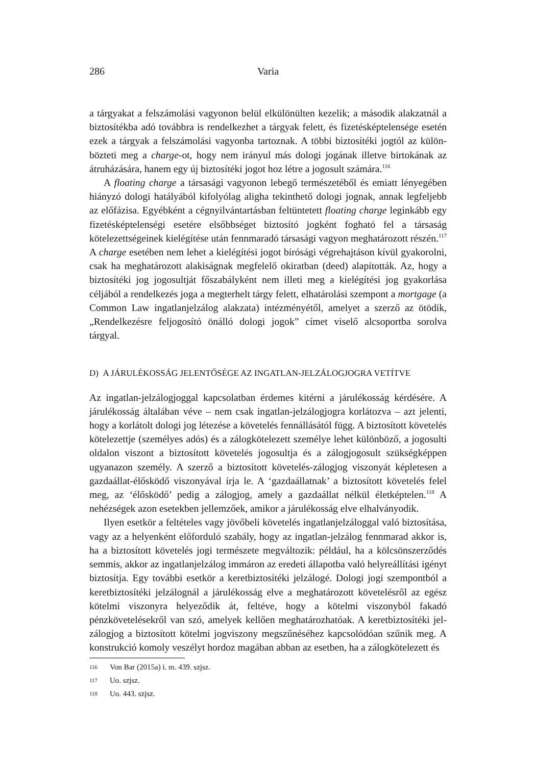286 Varia
a tárgyakat a felszámolási vagyonon belül elkülönülten kezelik; a második alakzatnál a biztosítékba adó továbbra is rendelkezhet a tárgyak felett, és fizetésképtelensége esetén ezek a tárgyak a felszámolási vagyonba tartoznak. A többi biztosítéki jogtól az külön­bözteti meg a charge-ot, hogy nem irányul más dologi jogának illetve birtokának az átruházására, hanem egy új biztosítéki jogot hoz létre a jogosult számára.<sup>116</sup>
A floating charge a társasági vagyonon lebegő természetéből és emiatt lényegében hiányzó dologi hatályából kifolyólag aligha tekinthető dologi jognak, annak legfeljebb az előfázisa. Egyébként a cégnyilvántartásban feltüntetett floating charge leginkább egy fizetésképtelenségi esetére elsőbbséget biztosító jogként fogható fel a társaság kötelezettségeinek kielégítése után fennmaradó társasági vagyon meghatározott ré­szén.<sup>117</sup> A charge esetében nem lehet a kielégítési jogot bírósági végrehajtáson kívül gyakorolni, csak ha meghatározott alakiságnak megfelelő okiratban (deed) alapították. Az, hogy a biztosítéki jog jogosultját főszabályként nem illeti meg a kielégítési jog gyakorlása céljából a rendelkezés joga a megterhelt tárgy felett, elhatárolási szempont a mortgage (a Common Law ingatlanjelzálog alakzata) intézményétől, amelyet a szerző az ötödik, „Rendelkezésre feljogosító önálló dologi jogok” címet viselő alcsoportba sorolva tárgyal.
D) A JÁRULÉKOSSÁG JELENTŐSÉGE AZ INGATLAN-JELZÁLOGJOGRA VETÍTVE
Az ingatlan-jelzálogjoggal kapcsolatban érdemes kitérni a járulékosság kérdésére. A járulékosság általában véve – nem csak ingatlan-jelzálogjogra korlátozva – azt jelenti, hogy a korlátolt dologi jog létezése a követelés fennállásától függ. A biztosított köve­telés kötelezettje (személyes adós) és a zálogkötelezett személye lehet különböző, a jogosulti oldalon viszont a biztosított követelés jogosultja és a zálogjogosult szükség­képpen ugyanazon személy. A szerző a biztosított követelés-zálogjog viszonyát képle­tesen a gazdaállat-élősködő viszonyával írja le. A ‘gazdaállatnak’ a biztosított követe­lés felel meg, az ‘élősködő’ pedig a zálogjog, amely a gazdaállat nélkül életképtelen.<sup>118</sup> A nehézségek azon esetekben jellemzőek, amikor a járulékosság elve elhalványodik.
Ilyen esetkör a feltételes vagy jövőbeli követelés ingatlanjelzáloggal való biztosítá­sa, vagy az a helyenként előforduló szabály, hogy az ingatlan-jelzálog fennmarad akkor is, ha a biztosított követelés jogi természete megváltozik: például, ha a kölcsönszerző­dés semmis, akkor az ingatlanjelzálog immáron az eredeti állapotba való helyreállítási igényt biztosítja. Egy további esetkör a keretbiztosítéki jelzálogé. Dologi jogi szem­pontból a keretbiztosítéki jelzálognál a járulékosság elve a meghatározott követelésről az egész kötelmi viszonyra helyeződik át, feltéve, hogy a kötelmi viszonyból fakadó pénzkövetelésekről van szó, amelyek kellően meghatározhatóak. A keretbiztosítéki jel­zálogjog a biztosított kötelmi jogviszony megszűnéséhez kapcsolódóan szűnik meg. A konstrukció komoly veszélyt hordoz magában abban az esetben, ha a zálogkötelezett és
116 Von Bar (2015a) i. m. 439. szjsz.
117 Uo. szjsz.
118 Uo. 443. szjsz.